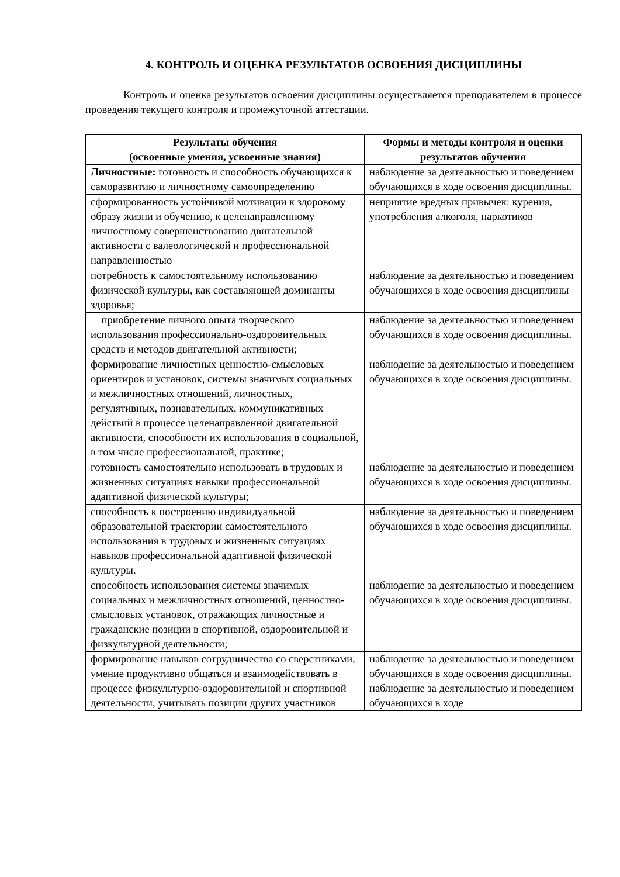4. КОНТРОЛЬ И ОЦЕНКА РЕЗУЛЬТАТОВ ОСВОЕНИЯ ДИСЦИПЛИНЫ
Контроль и оценка результатов освоения дисциплины осуществляется преподавателем в процессе проведения текущего контроля и промежуточной аттестации.
| Результаты обучения (освоенные умения, усвоенные знания) | Формы и методы контроля и оценки результатов обучения |
| --- | --- |
| Личностные: готовность и способность обучающихся к саморазвитию и личностному самоопределению | наблюдение за деятельностью и поведением обучающихся в ходе освоения дисциплины. |
| сформированность устойчивой мотивации к здоровому образу жизни и обучению, к целенаправленному личностному совершенствованию двигательной активности с валеологической и профессиональной направленностью | неприятие вредных привычек: курения, употребления алкоголя, наркотиков |
| потребность к самостоятельному использованию физической культуры, как составляющей доминанты здоровья; | наблюдение за деятельностью и поведением обучающихся в ходе освоения дисциплины |
| приобретение личного опыта творческого использования профессионально-оздоровительных средств и методов двигательной активности; | наблюдение за деятельностью и поведением обучающихся в ходе освоения дисциплины. |
| формирование личностных ценностно-смысловых ориентиров и установок, системы значимых социальных и межличностных отношений, личностных, регулятивных, познавательных, коммуникативных действий в процессе целенаправленной двигательной активности, способности их использования в социальной, в том числе профессиональной, практике; | наблюдение за деятельностью и поведением обучающихся в ходе освоения дисциплины. |
| готовность самостоятельно использовать в трудовых и жизненных ситуациях навыки профессиональной адаптивной физической культуры; | наблюдение за деятельностью и поведением обучающихся в ходе освоения дисциплины. |
| способность к построению индивидуальной образовательной траектории самостоятельного использования в трудовых и жизненных ситуациях навыков профессиональной адаптивной физической культуры. | наблюдение за деятельностью и поведением обучающихся в ходе освоения дисциплины. |
| способность использования системы значимых социальных и межличностных отношений, ценностно-смысловых установок, отражающих личностные и гражданские позиции в спортивной, оздоровительной и физкультурной деятельности; | наблюдение за деятельностью и поведением обучающихся в ходе освоения дисциплины. |
| формирование навыков сотрудничества со сверстниками, умение продуктивно общаться и взаимодействовать в процессе физкультурно-оздоровительной и спортивной деятельности, учитывать позиции других участников | наблюдение за деятельностью и поведением обучающихся в ходе освоения дисциплины. наблюдение за деятельностью и поведением обучающихся в ходе |